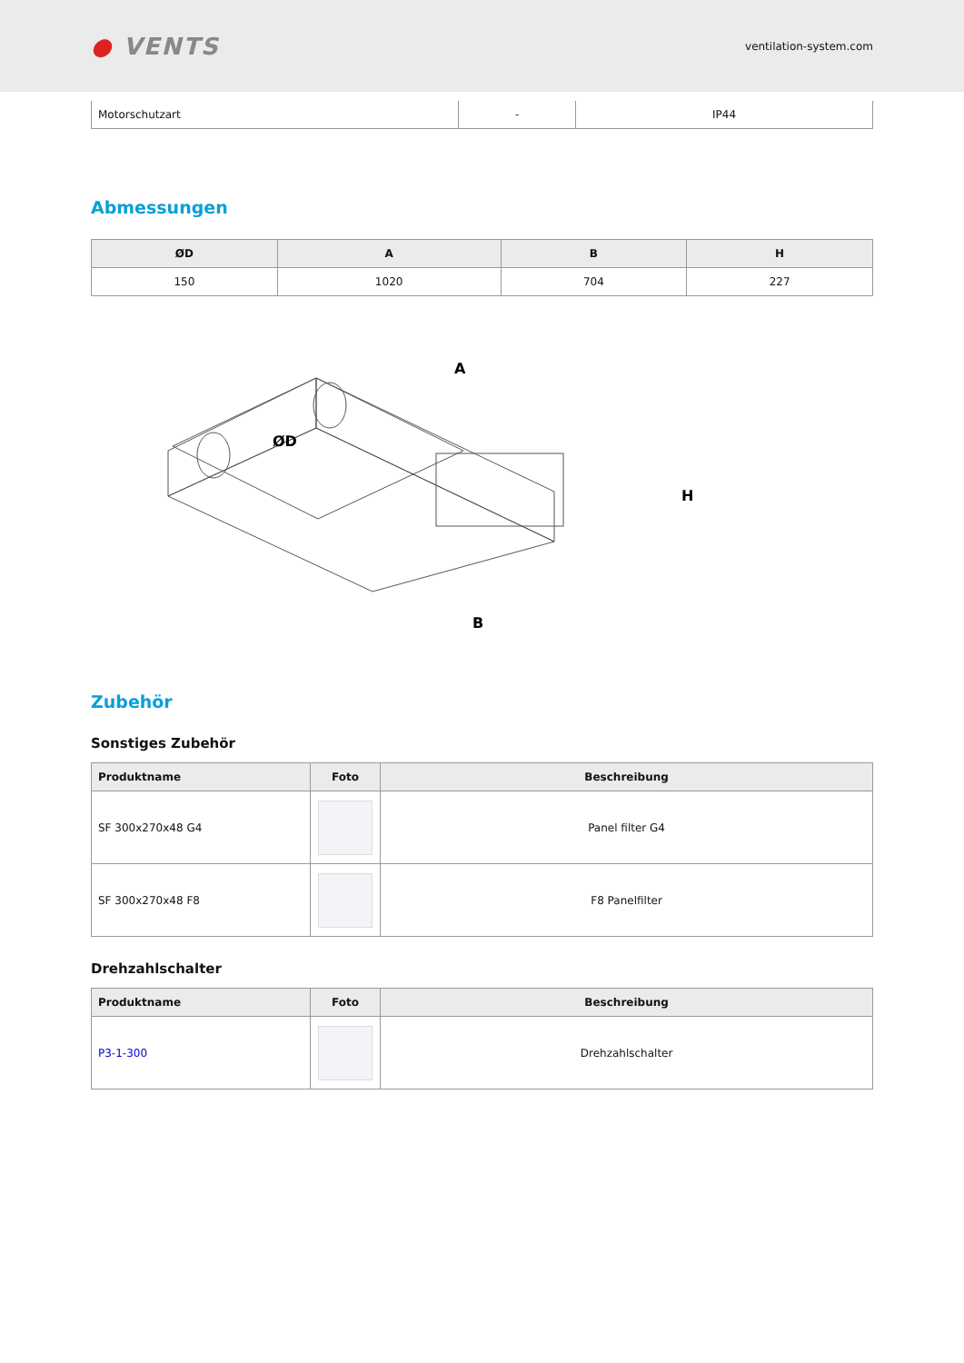● VENTS
ventilation-system.com
| Motorschutzart | - | IP44 |
Abmessungen
| ØD | A | B | H |
| --- | --- | --- | --- |
| 150 | 1020 | 704 | 227 |
A
ØD
B
H
Zubehör
Sonstiges Zubehör
| Produktname | Foto | Beschreibung |
| --- | --- | --- |
| SF 300x270x48 G4 | | Panel filter G4 |
| SF 300x270x48 F8 | | F8 Panelfilter |
Drehzahlschalter
| Produktname | Foto | Beschreibung |
| --- | --- | --- |
| P3-1-300 | | Drehzahlschalter |